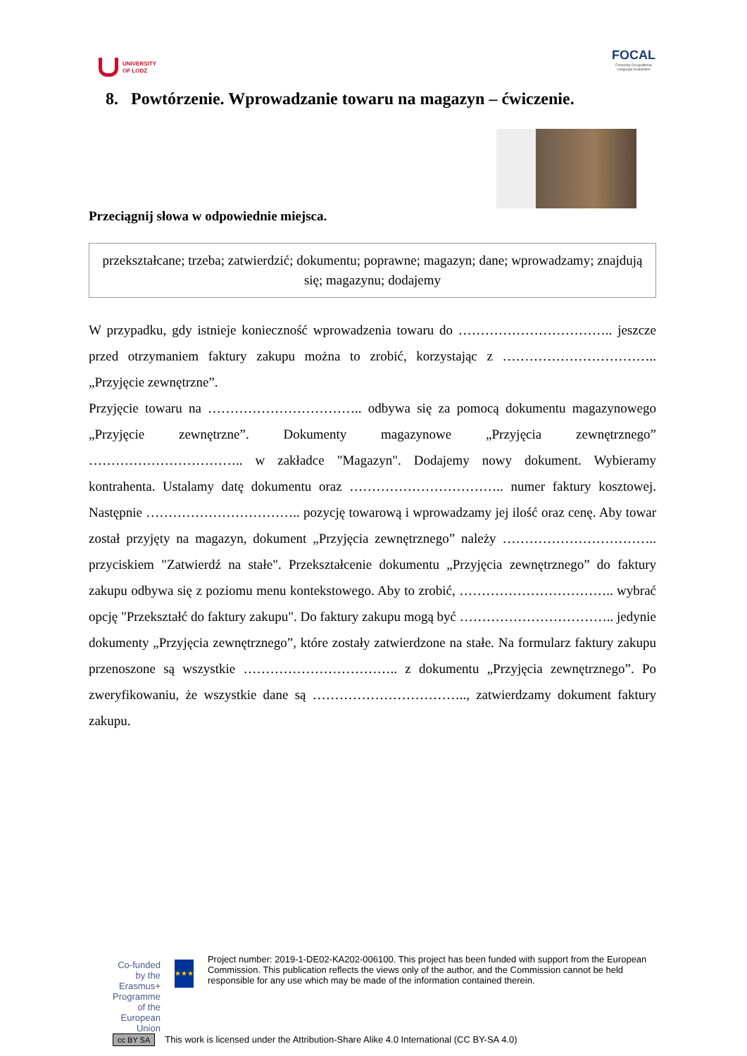UNIVERSITY
OF LODZ
FOCAL
Fostering Occupational
Language Acquisition
8. Powtórzenie. Wprowadzanie towaru na magazyn – ćwiczenie.
Przeciągnij słowa w odpowiednie miejsca.
przekształcane; trzeba; zatwierdzić; dokumentu; poprawne; magazyn; dane; wprowadzamy; znajdują się; magazynu; dodajemy
W przypadku, gdy istnieje konieczność wprowadzenia towaru do …………………………….. jeszcze przed otrzymaniem faktury zakupu można to zrobić, korzystając z …………………………….. „Przyjęcie zewnętrzne”.
Przyjęcie towaru na …………………………….. odbywa się za pomocą dokumentu magazynowego „Przyjęcie zewnętrzne”. Dokumenty magazynowe „Przyjęcia zewnętrznego” …………………………….. w zakładce "Magazyn". Dodajemy nowy dokument. Wybieramy kontrahenta. Ustalamy datę dokumentu oraz …………………………….. numer faktury kosztowej. Następnie …………………………….. pozycję towarową i wprowadzamy jej ilość oraz cenę. Aby towar został przyjęty na magazyn, dokument „Przyjęcia zewnętrznego” należy …………………………….. przyciskiem "Zatwierdź na stałe". Przekształcenie dokumentu „Przyjęcia zewnętrznego” do faktury zakupu odbywa się z poziomu menu kontekstowego. Aby to zrobić, …………………………….. wybrać opcję "Przekształć do faktury zakupu". Do faktury zakupu mogą być …………………………….. jedynie dokumenty „Przyjęcia zewnętrznego”, które zostały zatwierdzone na stałe. Na formularz faktury zakupu przenoszone są wszystkie …………………………….. z dokumentu „Przyjęcia zewnętrznego”. Po zweryfikowaniu, że wszystkie dane są …………………………….., zatwierdzamy dokument faktury zakupu.
Co-funded by the Erasmus+ Programme of the European Union
★★★
Project number: 2019-1-DE02-KA202-006100. This project has been funded with support from the European Commission. This publication reflects the views only of the author, and the Commission cannot be held responsible for any use which may be made of the information contained therein.
cc BY SA This work is licensed under the Attribution-Share Alike 4.0 International (CC BY-SA 4.0)